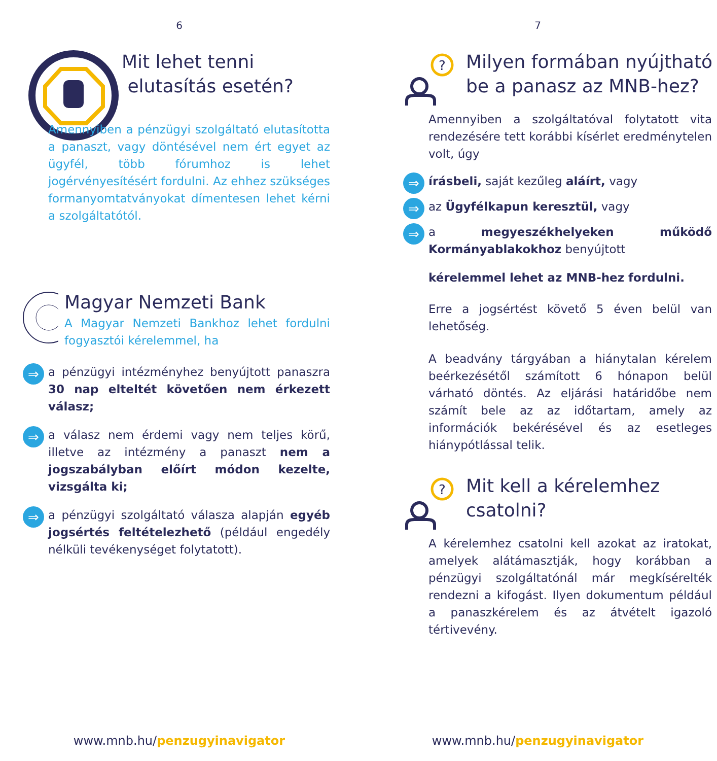6
Mit lehet tenni
elutasítás esetén?
Amennyiben a pénzügyi szolgáltató elutasította a panaszt, vagy döntésével nem ért egyet az ügyfél, több fórumhoz is lehet jogérvényesítésért fordulni. Az ehhez szükséges formanyomtatványokat dímentesen lehet kérni a szolgáltatótól.
Magyar Nemzeti Bank
A Magyar Nemzeti Bankhoz lehet fordulni fogyasztói kérelemmel, ha
⇒
a pénzügyi intézményhez benyújtott panaszra 30 nap elteltét követően nem érkezett válasz;
⇒
a válasz nem érdemi vagy nem teljes körű, illetve az intézmény a panaszt nem a jogszabályban előírt módon kezelte, vizsgálta ki;
⇒
a pénzügyi szolgáltató válasza alapján egyéb jogsértés feltételezhető (például engedély nélküli tevékenységet folytatott).
www.mnb.hu/penzugyinavigator
7
?
Milyen formában nyújtható
be a panasz az MNB-hez?
Amennyiben a szolgáltatóval folytatott vita rendezésére tett korábbi kísérlet eredménytelen volt, úgy
⇒
írásbeli, saját kezűleg aláírt, vagy
⇒
az Ügyfélkapun keresztül, vagy
⇒
a megyeszékhelyeken működő Kormányablakokhoz benyújtott
kérelemmel lehet az MNB-hez fordulni.
Erre a jogsértést követő 5 éven belül van lehetőség.
A beadvány tárgyában a hiánytalan kérelem beérkezésétől számított 6 hónapon belül várható döntés. Az eljárási határidőbe nem számít bele az az időtartam, amely az információk bekérésével és az esetleges hiánypótlással telik.
?
Mit kell a kérelemhez
csatolni?
A kérelemhez csatolni kell azokat az iratokat, amelyek alátámasztják, hogy korábban a pénzügyi szolgáltatónál már megkísérelték rendezni a kifogást. Ilyen dokumentum például a panaszkérelem és az átvételt igazoló tértivevény.
www.mnb.hu/penzugyinavigator